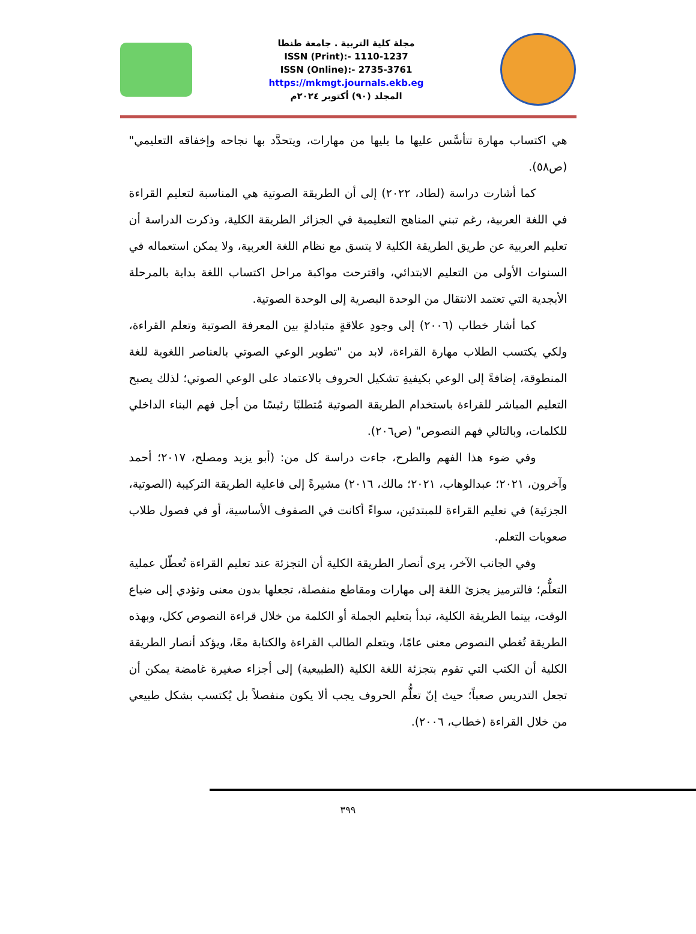مجلة كلية التربية . جامعة طنطا
ISSN (Print):- 1110-1237
ISSN (Online):- 2735-3761
https://mkmgt.journals.ekb.eg
المجلد (٩٠) أكتوبر ٢٠٢٤م
هي اكتساب مهارة تتأسَّس عليها ما يليها من مهارات، ويتحدَّد بها نجاحه وإخفاقه التعليمي" (ص٥٨).
كما أشارت دراسة (لطاد، ٢٠٢٢) إلى أن الطريقة الصوتية هي المناسبة لتعليم القراءة في اللغة العربية، رغم تبني المناهج التعليمية في الجزائر الطريقة الكلية، وذكرت الدراسة أن تعليم العربية عن طريق الطريقة الكلية لا يتسق مع نظام اللغة العربية، ولا يمكن استعماله في السنوات الأولى من التعليم الابتدائي، واقترحت مواكبة مراحل اكتساب اللغة بداية بالمرحلة الأبجدية التي تعتمد الانتقال من الوحدة البصرية إلى الوحدة الصوتية.
كما أشار خطاب (٢٠٠٦) إلى وجودِ علاقةٍ متبادلةٍ بين المعرفة الصوتية وتعلم القراءة، ولكي يكتسب الطلاب مهارة القراءة، لابد من "تطوير الوعي الصوتي بالعناصر اللغوية للغة المنطوقة، إضافةً إلى الوعي بكيفيةِ تشكيل الحروف بالاعتماد على الوعي الصوتي؛ لذلك يصبح التعليم المباشر للقراءة باستخدام الطريقة الصوتية مُتطلبًا رئيسًا من أجل فهم البناء الداخلي للكلمات، وبالتالي فهم النصوص" (ص٢٠٦).
وفي ضوء هذا الفهم والطرح، جاءت دراسة كل من: (أبو يزيد ومصلح، ٢٠١٧؛ أحمد وآخرون، ٢٠٢١؛ عبدالوهاب، ٢٠٢١؛ مالك، ٢٠١٦) مشيرةً إلى فاعلية الطريقة التركيبة (الصوتية، الجزئية) في تعليم القراءة للمبتدئين، سواءً أكانت في الصفوف الأساسية، أو في فصول طلاب صعوبات التعلم.
وفي الجانب الآخر، يرى أنصار الطريقة الكلية أن التجزئة عند تعليم القراءة تُعطّل عملية التعلُّم؛ فالترميز يجزئ اللغة إلى مهارات ومقاطع منفصلة، تجعلها بدون معنى وتؤدي إلى ضياع الوقت، بينما الطريقة الكلية، تبدأ بتعليم الجملة أو الكلمة من خلال قراءة النصوص ككل، وبهذه الطريقة تُغطي النصوص معنى عامًا، ويتعلم الطالب القراءة والكتابة معًا، ويؤكد أنصار الطريقة الكلية أن الكتب التي تقوم بتجزئة اللغة الكلية (الطبيعية) إلى أجزاء صغيرة غامضة يمكن أن تجعل التدريس صعباً؛ حيث إنّ تعلُّم الحروف يجب ألا يكون منفصلاً بل يُكتسب بشكل طبيعي من خلال القراءة (خطاب، ٢٠٠٦).
٣٩٩